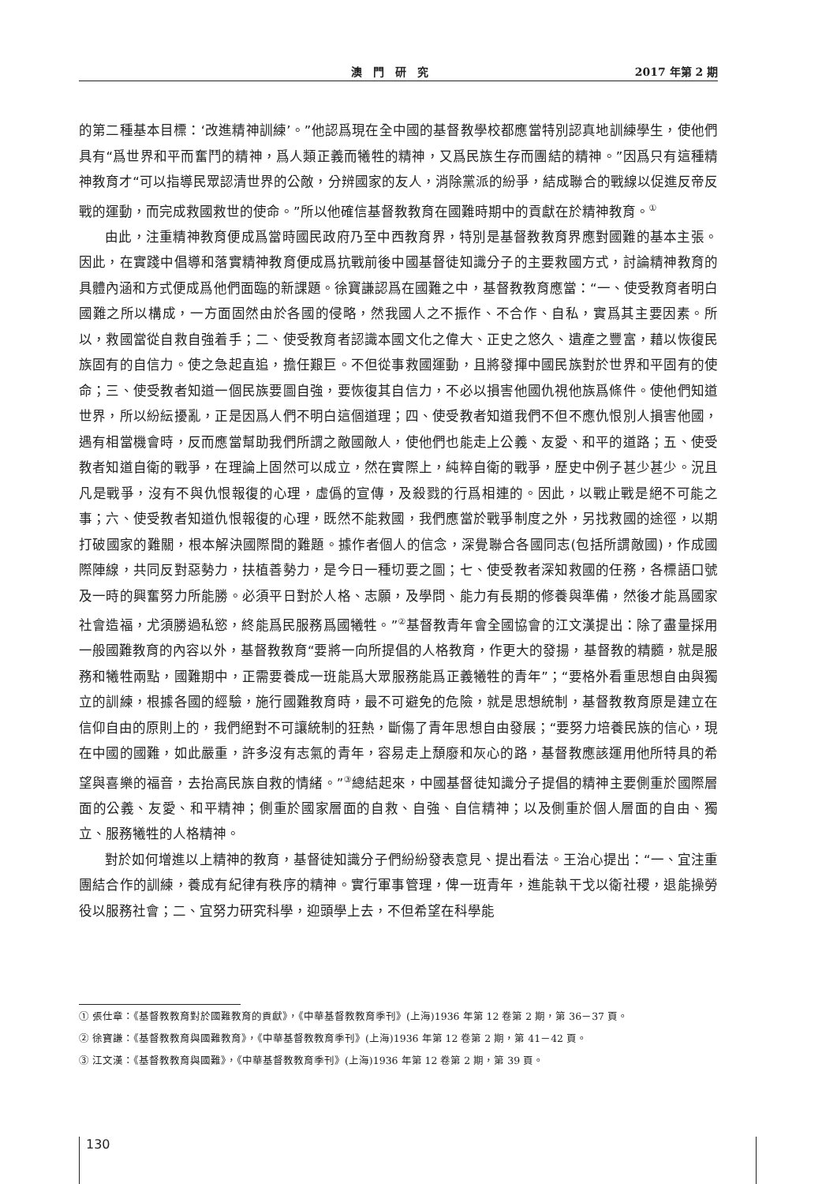澳門研究 2017 年第 2 期
的第二種基本目標：‘改進精神訓練’。”他認爲現在全中國的基督教學校都應當特別認真地訓練學生，使他們具有“爲世界和平而奮鬥的精神，爲人類正義而犧牲的精神，又爲民族生存而團結的精神。”因爲只有這種精神教育才“可以指導民眾認清世界的公敵，分辨國家的友人，消除黨派的紛爭，結成聯合的戰線以促進反帝反戰的運動，而完成救國救世的使命。”所以他確信基督教教育在國難時期中的貢獻在於精神教育。<sup>①</sup>
由此，注重精神教育便成爲當時國民政府乃至中西教育界，特別是基督教教育界應對國難的基本主張。因此，在實踐中倡導和落實精神教育便成爲抗戰前後中國基督徒知識分子的主要救國方式，討論精神教育的具體內涵和方式便成爲他們面臨的新課題。徐寶謙認爲在國難之中，基督教教育應當：“一、使受教育者明白國難之所以構成，一方面固然由於各國的侵略，然我國人之不振作、不合作、自私，實爲其主要因素。所以，救國當從自救自強着手；二、使受教育者認識本國文化之偉大、正史之悠久、遺產之豐富，藉以恢復民族固有的自信力。使之急起直追，擔任艱巨。不但從事救國運動，且將發揮中國民族對於世界和平固有的使命；三、使受教者知道一個民族要圖自強，要恢復其自信力，不必以損害他國仇視他族爲條件。使他們知道世界，所以紛紜擾亂，正是因爲人們不明白這個道理；四、使受教者知道我們不但不應仇恨別人損害他國，遇有相當機會時，反而應當幫助我們所謂之敵國敵人，使他們也能走上公義、友愛、和平的道路；五、使受教者知道自衛的戰爭，在理論上固然可以成立，然在實際上，純粹自衛的戰爭，歷史中例子甚少甚少。況且凡是戰爭，沒有不與仇恨報復的心理，虛僞的宣傳，及殺戮的行爲相連的。因此，以戰止戰是絕不可能之事；六、使受教者知道仇恨報復的心理，既然不能救國，我們應當於戰爭制度之外，另找救國的途徑，以期打破國家的難關，根本解決國際間的難題。據作者個人的信念，深覺聯合各國同志(包括所謂敵國)，作成國際陣線，共同反對惡勢力，扶植善勢力，是今日一種切要之圖；七、使受教者深知救國的任務，各標語口號及一時的興奮努力所能勝。必須平日對於人格、志願，及學問、能力有長期的修養與準備，然後才能爲國家社會造福，尤須勝過私慾，終能爲民服務爲國犧牲。”<sup>②</sup>基督教青年會全國協會的江文漢提出：除了盡量採用一般國難教育的內容以外，基督教教育“要將一向所提倡的人格教育，作更大的發揚，基督教的精髓，就是服務和犧牲兩點，國難期中，正需要養成一班能爲大眾服務能爲正義犧牲的青年”；“要格外看重思想自由與獨立的訓練，根據各國的經驗，施行國難教育時，最不可避免的危險，就是思想統制，基督教教育原是建立在信仰自由的原則上的，我們絕對不可讓統制的狂熱，斷傷了青年思想自由發展；“要努力培養民族的信心，現在中國的國難，如此嚴重，許多沒有志氣的青年，容易走上頹廢和灰心的路，基督教應該運用他所特具的希望與喜樂的福音，去抬高民族自救的情緒。”<sup>③</sup>總結起來，中國基督徒知識分子提倡的精神主要側重於國際層面的公義、友愛、和平精神；側重於國家層面的自救、自強、自信精神；以及側重於個人層面的自由、獨立、服務犧牲的人格精神。
對於如何增進以上精神的教育，基督徒知識分子們紛紛發表意見、提出看法。王治心提出：“一、宜注重團結合作的訓練，養成有紀律有秩序的精神。實行軍事管理，俾一班青年，進能執干戈以衛社稷，退能操勞役以服務社會；二、宜努力研究科學，迎頭學上去，不但希望在科學能
① 張仕章：《基督教教育對於國難教育的貢獻》，《中華基督教教育季刊》(上海)1936 年第 12 卷第 2 期，第 36－37 頁。
② 徐寶謙：《基督教教育與國難教育》，《中華基督教教育季刊》(上海)1936 年第 12 卷第 2 期，第 41－42 頁。
③ 江文漢：《基督教教育與國難》，《中華基督教教育季刊》(上海)1936 年第 12 卷第 2 期，第 39 頁。
130